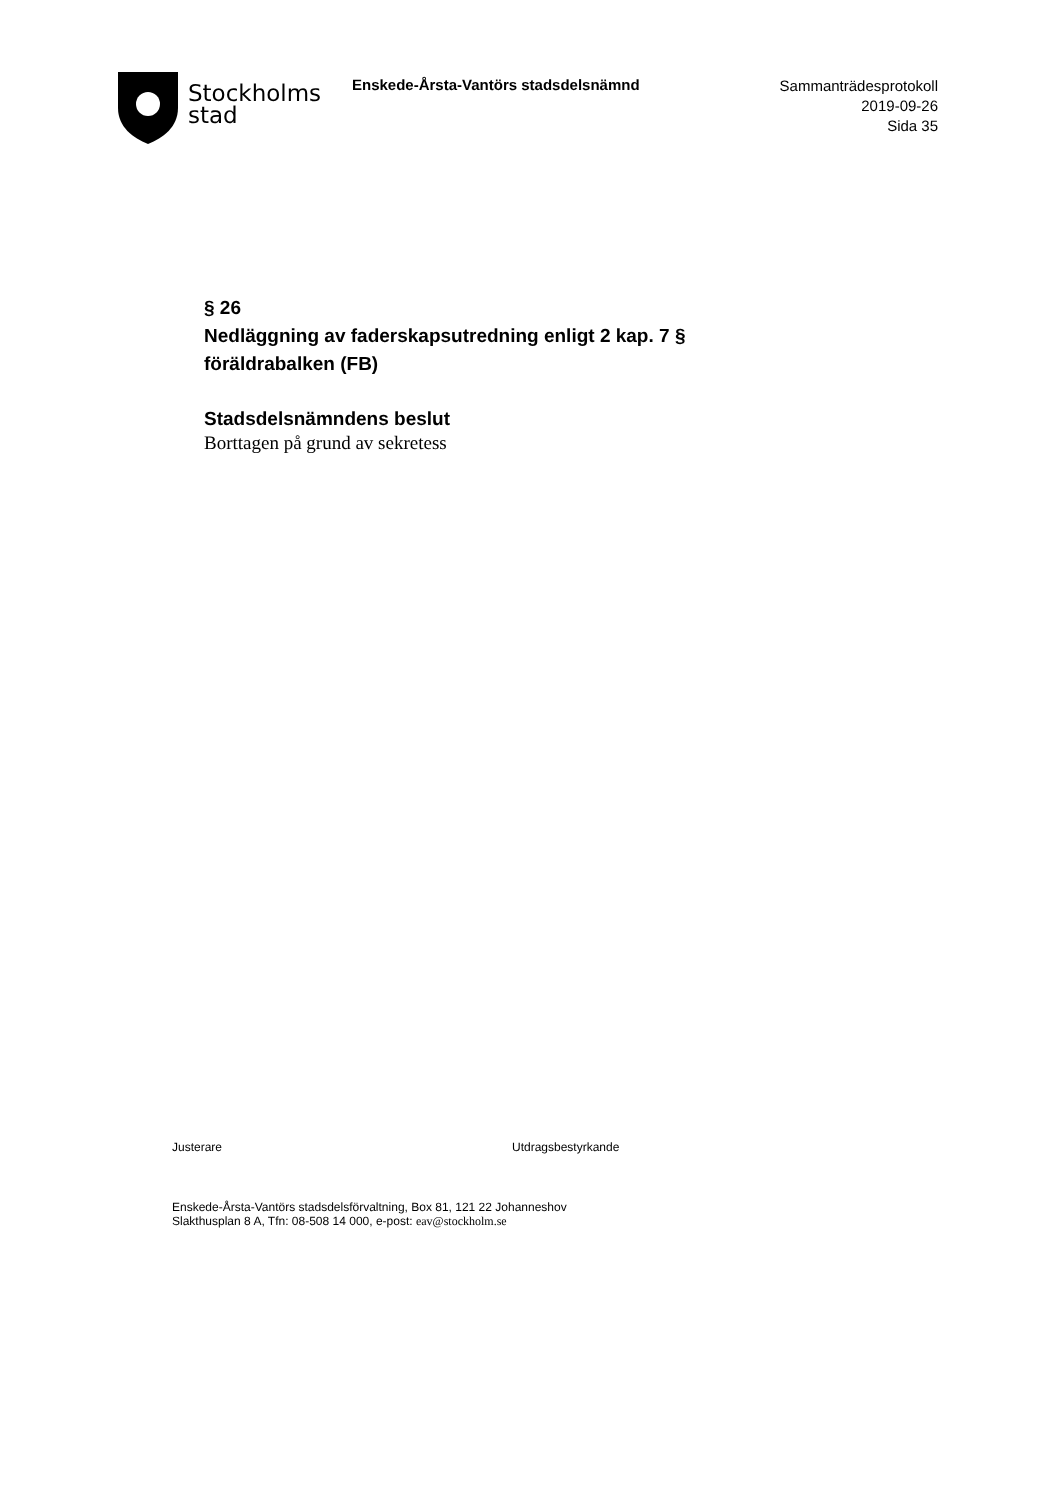Stockholms
stad
Enskede-Årsta-Vantörs stadsdelsnämnd
Sammanträdesprotokoll
2019-09-26
Sida 35
§ 26
Nedläggning av faderskapsutredning enligt 2 kap. 7 §
föräldrabalken (FB)
Stadsdelsnämndens beslut
Borttagen på grund av sekretess
Justerare Utdragsbestyrkande
Enskede-Årsta-Vantörs stadsdelsförvaltning, Box 81, 121 22 Johanneshov
Slakthusplan 8 A, Tfn: 08-508 14 000, e-post: eav@stockholm.se